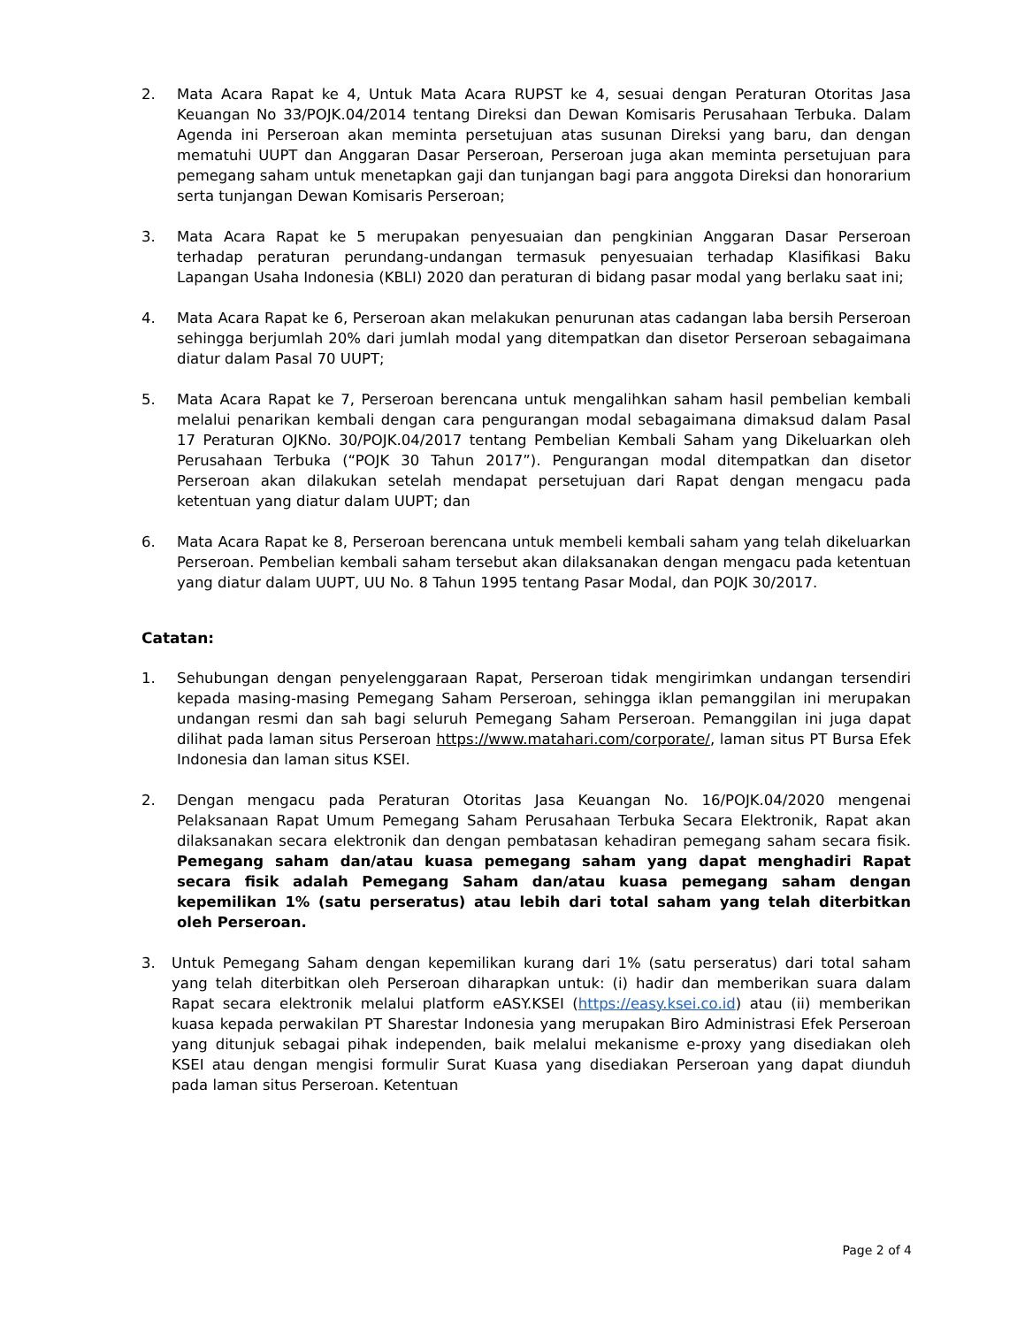2. Mata Acara Rapat ke 4, Untuk Mata Acara RUPST ke 4, sesuai dengan Peraturan Otoritas Jasa Keuangan No 33/POJK.04/2014 tentang Direksi dan Dewan Komisaris Perusahaan Terbuka. Dalam Agenda ini Perseroan akan meminta persetujuan atas susunan Direksi yang baru, dan dengan mematuhi UUPT dan Anggaran Dasar Perseroan, Perseroan juga akan meminta persetujuan para pemegang saham untuk menetapkan gaji dan tunjangan bagi para anggota Direksi dan honorarium serta tunjangan Dewan Komisaris Perseroan;
3. Mata Acara Rapat ke 5 merupakan penyesuaian dan pengkinian Anggaran Dasar Perseroan terhadap peraturan perundang-undangan termasuk penyesuaian terhadap Klasifikasi Baku Lapangan Usaha Indonesia (KBLI) 2020 dan peraturan di bidang pasar modal yang berlaku saat ini;
4. Mata Acara Rapat ke 6, Perseroan akan melakukan penurunan atas cadangan laba bersih Perseroan sehingga berjumlah 20% dari jumlah modal yang ditempatkan dan disetor Perseroan sebagaimana diatur dalam Pasal 70 UUPT;
5. Mata Acara Rapat ke 7, Perseroan berencana untuk mengalihkan saham hasil pembelian kembali melalui penarikan kembali dengan cara pengurangan modal sebagaimana dimaksud dalam Pasal 17 Peraturan OJKNo. 30/POJK.04/2017 tentang Pembelian Kembali Saham yang Dikeluarkan oleh Perusahaan Terbuka (“POJK 30 Tahun 2017”). Pengurangan modal ditempatkan dan disetor Perseroan akan dilakukan setelah mendapat persetujuan dari Rapat dengan mengacu pada ketentuan yang diatur dalam UUPT; dan
6. Mata Acara Rapat ke 8, Perseroan berencana untuk membeli kembali saham yang telah dikeluarkan Perseroan. Pembelian kembali saham tersebut akan dilaksanakan dengan mengacu pada ketentuan yang diatur dalam UUPT, UU No. 8 Tahun 1995 tentang Pasar Modal, dan POJK 30/2017.
Catatan:
1. Sehubungan dengan penyelenggaraan Rapat, Perseroan tidak mengirimkan undangan tersendiri kepada masing-masing Pemegang Saham Perseroan, sehingga iklan pemanggilan ini merupakan undangan resmi dan sah bagi seluruh Pemegang Saham Perseroan. Pemanggilan ini juga dapat dilihat pada laman situs Perseroan https://www.matahari.com/corporate/, laman situs PT Bursa Efek Indonesia dan laman situs KSEI.
2. Dengan mengacu pada Peraturan Otoritas Jasa Keuangan No. 16/POJK.04/2020 mengenai Pelaksanaan Rapat Umum Pemegang Saham Perusahaan Terbuka Secara Elektronik, Rapat akan dilaksanakan secara elektronik dan dengan pembatasan kehadiran pemegang saham secara fisik. Pemegang saham dan/atau kuasa pemegang saham yang dapat menghadiri Rapat secara fisik adalah Pemegang Saham dan/atau kuasa pemegang saham dengan kepemilikan 1% (satu perseratus) atau lebih dari total saham yang telah diterbitkan oleh Perseroan.
3. Untuk Pemegang Saham dengan kepemilikan kurang dari 1% (satu perseratus) dari total saham yang telah diterbitkan oleh Perseroan diharapkan untuk: (i) hadir dan memberikan suara dalam Rapat secara elektronik melalui platform eASY.KSEI (https://easy.ksei.co.id) atau (ii) memberikan kuasa kepada perwakilan PT Sharestar Indonesia yang merupakan Biro Administrasi Efek Perseroan yang ditunjuk sebagai pihak independen, baik melalui mekanisme e-proxy yang disediakan oleh KSEI atau dengan mengisi formulir Surat Kuasa yang disediakan Perseroan yang dapat diunduh pada laman situs Perseroan. Ketentuan
Page 2 of 4